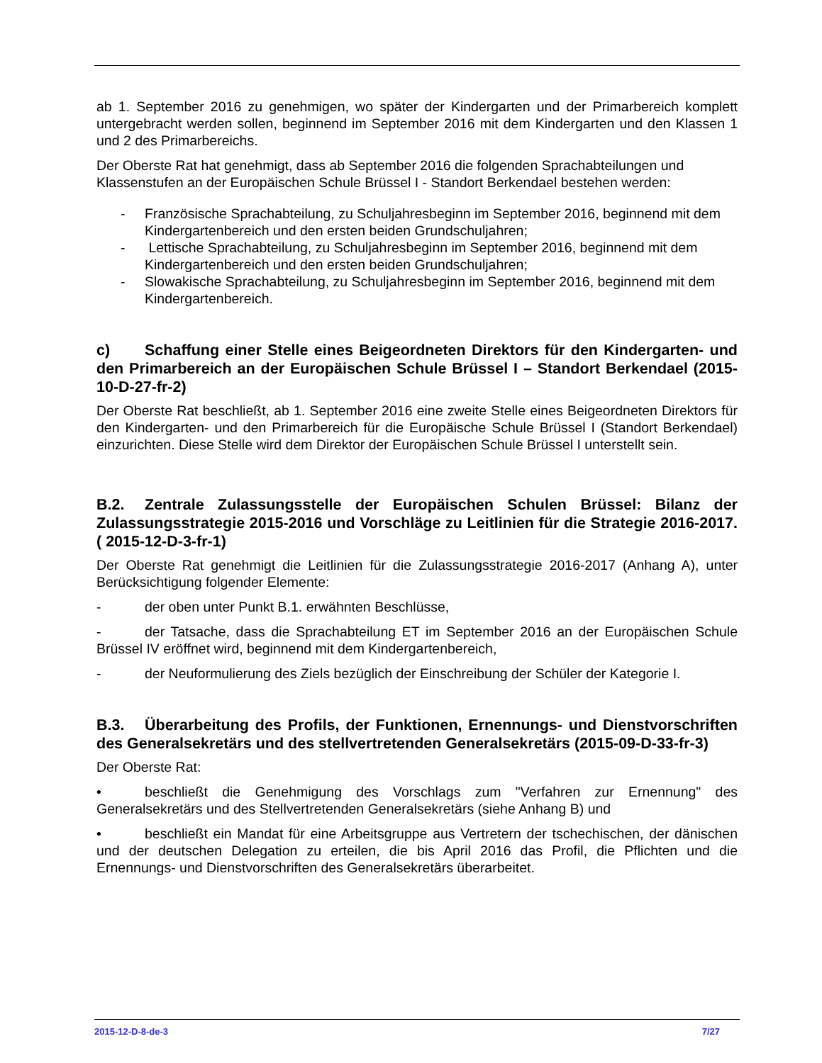ab 1. September 2016 zu genehmigen, wo später der Kindergarten und der Primarbereich komplett untergebracht werden sollen, beginnend im September 2016 mit dem Kindergarten und den Klassen 1 und 2 des Primarbereichs.
Der Oberste Rat hat genehmigt, dass ab September 2016 die folgenden Sprachabteilungen und Klassenstufen an der Europäischen Schule Brüssel I - Standort Berkendael bestehen werden:
- Französische Sprachabteilung, zu Schuljahresbeginn im September 2016, beginnend mit dem Kindergartenbereich und den ersten beiden Grundschuljahren;
- Lettische Sprachabteilung, zu Schuljahresbeginn im September 2016, beginnend mit dem Kindergartenbereich und den ersten beiden Grundschuljahren;
- Slowakische Sprachabteilung, zu Schuljahresbeginn im September 2016, beginnend mit dem Kindergartenbereich.
c) Schaffung einer Stelle eines Beigeordneten Direktors für den Kindergarten- und den Primarbereich an der Europäischen Schule Brüssel I – Standort Berkendael (2015-10-D-27-fr-2)
Der Oberste Rat beschließt, ab 1. September 2016 eine zweite Stelle eines Beigeordneten Direktors für den Kindergarten- und den Primarbereich für die Europäische Schule Brüssel I (Standort Berkendael) einzurichten. Diese Stelle wird dem Direktor der Europäischen Schule Brüssel I unterstellt sein.
B.2. Zentrale Zulassungsstelle der Europäischen Schulen Brüssel: Bilanz der Zulassungsstrategie 2015-2016 und Vorschläge zu Leitlinien für die Strategie 2016-2017. ( 2015-12-D-3-fr-1)
Der Oberste Rat genehmigt die Leitlinien für die Zulassungsstrategie 2016-2017 (Anhang A), unter Berücksichtigung folgender Elemente:
- der oben unter Punkt B.1. erwähnten Beschlüsse,
- der Tatsache, dass die Sprachabteilung ET im September 2016 an der Europäischen Schule Brüssel IV eröffnet wird, beginnend mit dem Kindergartenbereich,
- der Neuformulierung des Ziels bezüglich der Einschreibung der Schüler der Kategorie I.
B.3. Überarbeitung des Profils, der Funktionen, Ernennungs- und Dienstvorschriften des Generalsekretärs und des stellvertretenden Generalsekretärs (2015-09-D-33-fr-3)
Der Oberste Rat:
• beschließt die Genehmigung des Vorschlags zum "Verfahren zur Ernennung" des Generalsekretärs und des Stellvertretenden Generalsekretärs (siehe Anhang B) und
• beschließt ein Mandat für eine Arbeitsgruppe aus Vertretern der tschechischen, der dänischen und der deutschen Delegation zu erteilen, die bis April 2016 das Profil, die Pflichten und die Ernennungs- und Dienstvorschriften des Generalsekretärs überarbeitet.
2015-12-D-8-de-3 7/27